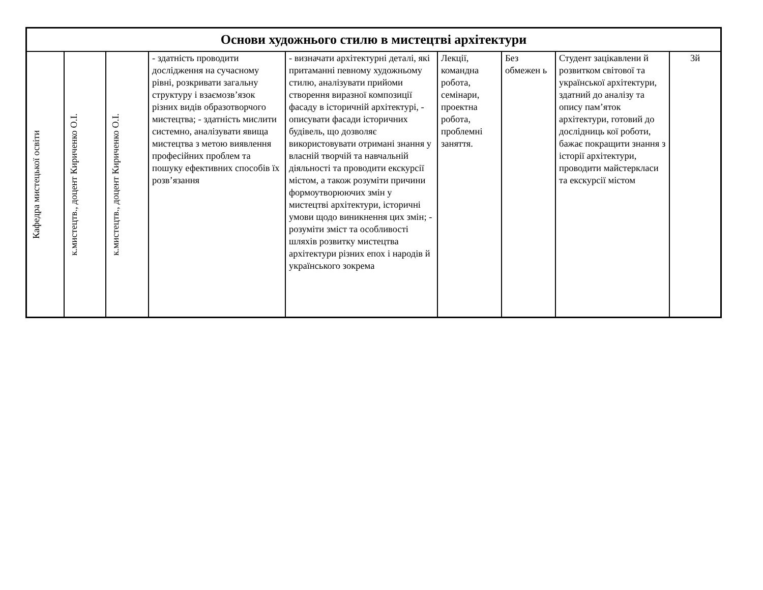| Основи художнього стилю в мистецтві архітектури | | | | | | | | |
| --- | --- | --- | --- | --- | --- | --- | --- | --- |
| Кафедра мистецької освіти | к.мистецтв., доцент Кириченко О.І. | к.мистецтв., доцент Кириченко О.І. | - здатність проводити дослідження на сучасному рівні, розкривати загальну структуру і взаємозв’язок різних видів образотворчого мистецтва; - здатність мислити системно, аналізувати явища мистецтва з метою виявлення професійних проблем та пошуку ефективних способів їх розв’язання | - визначати архітектурні деталі, які притаманні певному художньому стилю, аналізувати прийоми створення виразної композиції фасаду в історичній архітектурі, - описувати фасади історичних будівель, що дозволяє використовувати отримані знання у власній творчій та навчальній діяльності та проводити екскурсії містом, а також розуміти причини формоутворюючих змін у мистецтві архітектури, історичні умови щодо виникнення цих змін; - розуміти зміст та особливості шляхів розвитку мистецтва архітектури різних епох і народів й українського зокрема | Лекції, командна робота, семінари, проектна робота, проблемні заняття. | Без обмежен ь | Студент зацікавлени й розвитком світової та української архітектури, здатний до аналізу та опису пам’яток архітектури, готовий до дослідниць кої роботи, бажає покращити знання з історії архітектури, проводити майстеркласи та екскурсії містом | 3й |